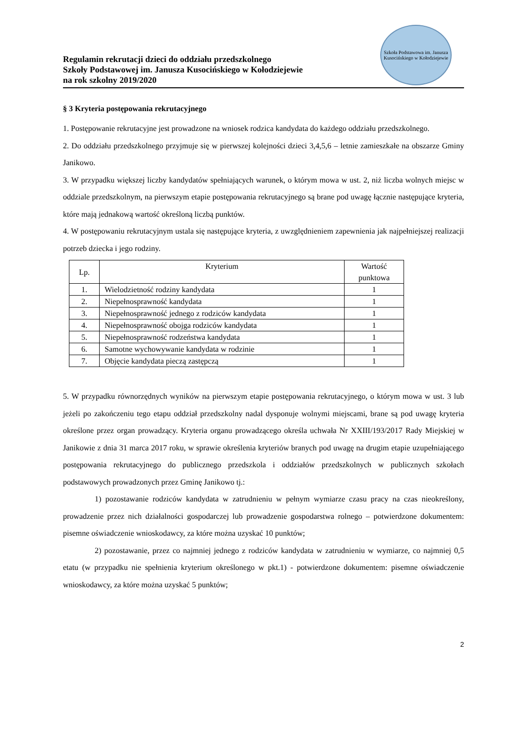Regulamin rekrutacji dzieci do oddziału przedszkolnego
Szkoły Podstawowej im. Janusza Kusocińskiego w Kołodziejewie
na rok szkolny 2019/2020
Szkoła Podstawowa im. Janusza Kusocińskiego w Kołodziejewie
§ 3 Kryteria postępowania rekrutacyjnego
1. Postępowanie rekrutacyjne jest prowadzone na wniosek rodzica kandydata do każdego oddziału przedszkolnego.
2. Do oddziału przedszkolnego przyjmuje się w pierwszej kolejności dzieci 3,4,5,6 – letnie zamieszkałe na obszarze Gminy Janikowo.
3. W przypadku większej liczby kandydatów spełniających warunek, o którym mowa w ust. 2, niż liczba wolnych miejsc w oddziale przedszkolnym, na pierwszym etapie postępowania rekrutacyjnego są brane pod uwagę łącznie następujące kryteria, które mają jednakową wartość określoną liczbą punktów.
4. W postępowaniu rekrutacyjnym ustala się następujące kryteria, z uwzględnieniem zapewnienia jak najpełniejszej realizacji potrzeb dziecka i jego rodziny.
| Lp. | Kryterium | Wartość punktowa |
| --- | --- | --- |
| 1. | Wielodzietność rodziny kandydata | 1 |
| 2. | Niepełnosprawność kandydata | 1 |
| 3. | Niepełnosprawność jednego z rodziców kandydata | 1 |
| 4. | Niepełnosprawność obojga rodziców kandydata | 1 |
| 5. | Niepełnosprawność rodzeństwa kandydata | 1 |
| 6. | Samotne wychowywanie kandydata w rodzinie | 1 |
| 7. | Objęcie kandydata pieczą zastępczą | 1 |
5. W przypadku równorzędnych wyników na pierwszym etapie postępowania rekrutacyjnego, o którym mowa w ust. 3 lub jeżeli po zakończeniu tego etapu oddział przedszkolny nadal dysponuje wolnymi miejscami, brane są pod uwagę kryteria określone przez organ prowadzący. Kryteria organu prowadzącego określa uchwała Nr XXIII/193/2017 Rady Miejskiej w Janikowie z dnia 31 marca 2017 roku, w sprawie określenia kryteriów branych pod uwagę na drugim etapie uzupełniającego postępowania rekrutacyjnego do publicznego przedszkola i oddziałów przedszkolnych w publicznych szkołach podstawowych prowadzonych przez Gminę Janikowo tj.:
1) pozostawanie rodziców kandydata w zatrudnieniu w pełnym wymiarze czasu pracy na czas nieokreślony, prowadzenie przez nich działalności gospodarczej lub prowadzenie gospodarstwa rolnego – potwierdzone dokumentem: pisemne oświadczenie wnioskodawcy, za które można uzyskać 10 punktów;
2) pozostawanie, przez co najmniej jednego z rodziców kandydata w zatrudnieniu w wymiarze, co najmniej 0,5 etatu (w przypadku nie spełnienia kryterium określonego w pkt.1) - potwierdzone dokumentem: pisemne oświadczenie wnioskodawcy, za które można uzyskać 5 punktów;
2